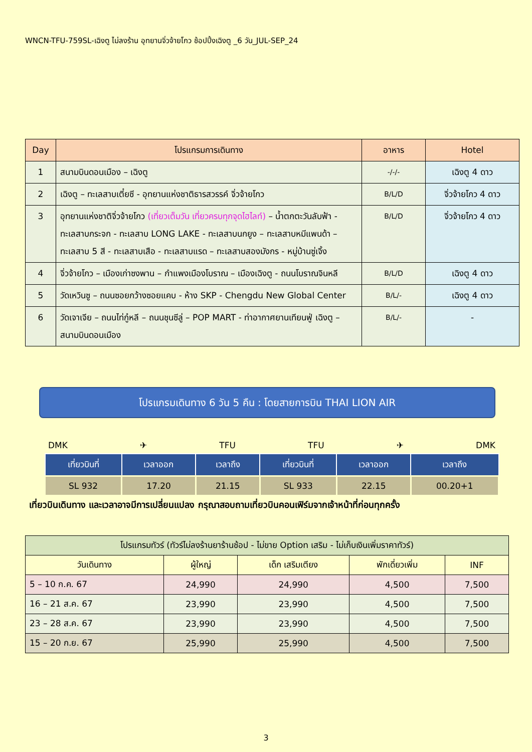WNCN-TFU-759SL-เฉิงตู ไม่ลงร้าน อุทยานจิ่วจ้ายโกว ช้อปปิ้งเฉิงตู _6 วัน_JUL-SEP_24
| Day | โปรแกรมการเดินทาง | อาหาร | Hotel |
| --- | --- | --- | --- |
| 1 | สนามบินดอนเมือง – เฉิงตู | -/-/- | เฉิงตู 4 ดาว |
| 2 | เฉิงตู – ทะเลสาบเตี๋ยซี - อุทยานแห่งชาติธารสวรรค์ จิ่วจ้ายโกว | B/L/D | จิ่วจ้ายโกว 4 ดาว |
| 3 | อุทยานแห่งชาติจิ่วจ้ายโกว (เที่ยวเต็มวัน เที่ยวครบทุกจุดไฮไลท์) – น้ำตกตะวันลับฟ้า - ทะเลสาบกระจก - ทะเลสาบ LONG LAKE - ทะเลสาบนกยูง – ทะเลสาบหมีแพนด้า – ทะเลสาบ 5 สี - ทะเลสาบเสือ - ทะเลสาบแรด – ทะเลสาบสองมังกร - หมู่บ้านซู่เจิ้ง | B/L/D | จิ่วจ้ายโกว 4 ดาว |
| 4 | จิ่วจ้ายโกว – เมืองเก่าซงพาน – กำแพงเมืองโบราณ – เมืองเฉิงตู - ถนนโบราณจินหลี | B/L/D | เฉิงตู 4 ดาว |
| 5 | วัดเหวินซู – ถนนซอยกว้างซอยแคบ - ห้าง SKP - Chengdu New Global Center | B/L/- | เฉิงตู 4 ดาว |
| 6 | วัดเจาเจีย – ถนนไท่กู๋หลี – ถนนชุนซีลู่ – POP MART - ท่าอากาศยานเทียนฟู่ เฉิงตู – สนามบินดอนเมือง | B/L/- | - |
โปรแกรมเดินทาง 6 วัน 5 คืน : โดยสายการบิน THAI LION AIR
DMK ✈ TFU TFU ✈ DMK
| เที่ยวบินที่ | เวลาออก | เวลาถึง | เที่ยวบินที่ | เวลาออก | เวลาถึง |
| --- | --- | --- | --- | --- | --- |
| SL 932 | 17.20 | 21.15 | SL 933 | 22.15 | 00.20+1 |
เที่ยวบินเดินทาง และเวลาอาจมีการเปลี่ยนแปลง กรุณาสอบถามเที่ยวบินคอนเฟิร์มจากเจ้าหน้าที่ก่อนทุกครั้ง
| โปรแกรมทัวร์ (ทัวร์ไม่ลงร้านยาร้านช้อป - ไม่ขาย Option เสริม - ไม่เก็บเงินเพิ่มราคาทัวร์) | | | | |
| --- | --- | --- | --- | --- |
| วันเดินทาง | ผู้ใหญ่ | เด็ก เสริมเตียง | พักเดี่ยวเพิ่ม | INF |
| 5 – 10 ก.ค. 67 | 24,990 | 24,990 | 4,500 | 7,500 |
| 16 – 21 ส.ค. 67 | 23,990 | 23,990 | 4,500 | 7,500 |
| 23 – 28 ส.ค. 67 | 23,990 | 23,990 | 4,500 | 7,500 |
| 15 – 20 ก.ย. 67 | 25,990 | 25,990 | 4,500 | 7,500 |
3